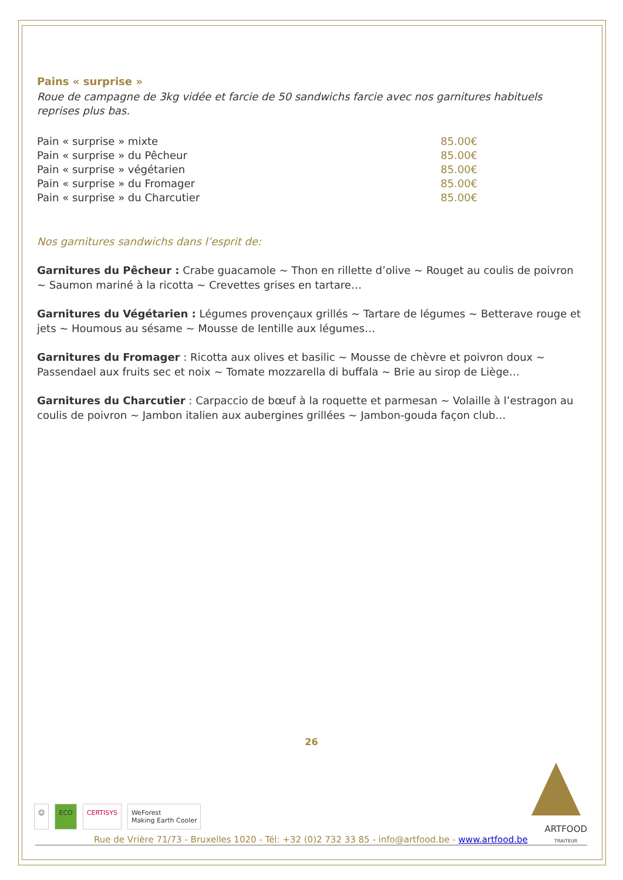Pains « surprise »
Roue de campagne de 3kg vidée et farcie de 50 sandwichs farcie avec nos garnitures habituels reprises plus bas.
| Pain « surprise » mixte | 85.00€ |
| Pain « surprise » du Pêcheur | 85.00€ |
| Pain « surprise » végétarien | 85.00€ |
| Pain « surprise » du Fromager | 85.00€ |
| Pain « surprise » du Charcutier | 85.00€ |
Nos garnitures sandwichs dans l’esprit de:
Garnitures du Pêcheur : Crabe guacamole ~ Thon en rillette d’olive ~ Rouget au coulis de poivron ~ Saumon mariné à la ricotta ~ Crevettes grises en tartare…
Garnitures du Végétarien : Légumes provençaux grillés ~ Tartare de légumes ~ Betterave rouge et jets ~ Houmous au sésame ~ Mousse de lentille aux légumes…
Garnitures du Fromager : Ricotta aux olives et basilic ~ Mousse de chèvre et poivron doux ~ Passendael aux fruits sec et noix ~ Tomate mozzarella di buffala ~ Brie au sirop de Liège…
Garnitures du Charcutier : Carpaccio de bœuf à la roquette et parmesan ~ Volaille à l’estragon au coulis de poivron ~ Jambon italien aux aubergines grillées ~ Jambon-gouda façon club…
26
☺ ECO CERTISYS WeForest
Making Earth Cooler
Rue de Vrière 71/73 - Bruxelles 1020 - Tél: +32 (0)2 732 33 85 - info@artfood.be - www.artfood.be ARTFOOD
TRAITEUR